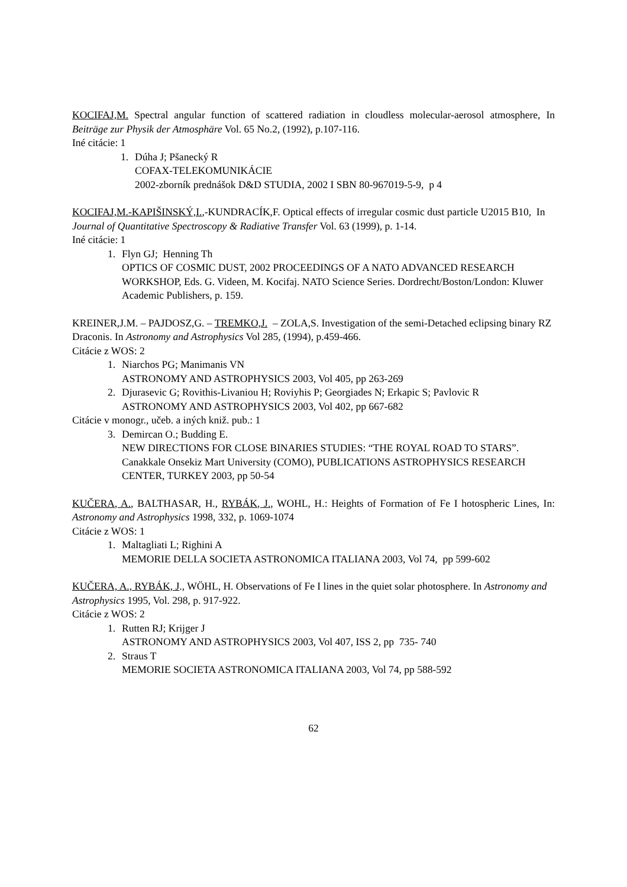KOCIFAJ,M. Spectral angular function of scattered radiation in cloudless molecular-aerosol atmosphere, In Beiträge zur Physik der Atmosphäre Vol. 65 No.2, (1992), p.107-116.
Iné citácie: 1
1. Dúha J; Pšanecký R
COFAX-TELEKOMUNIKÁCIE
2002-zborník prednášok D&D STUDIA, 2002 I SBN 80-967019-5-9, p 4
KOCIFAJ,M.-KAPIŠINSKÝ,I.,-KUNDRACÍK,F. Optical effects of irregular cosmic dust particle U2015 B10, In Journal of Quantitative Spectroscopy & Radiative Transfer Vol. 63 (1999), p. 1-14.
Iné citácie: 1
1. Flyn GJ; Henning Th
OPTICS OF COSMIC DUST, 2002 PROCEEDINGS OF A NATO ADVANCED RESEARCH WORKSHOP, Eds. G. Videen, M. Kocifaj. NATO Science Series. Dordrecht/Boston/London: Kluwer Academic Publishers, p. 159.
KREINER,J.M. – PAJDOSZ,G. – TREMKO,J. – ZOLA,S. Investigation of the semi-Detached eclipsing binary RZ Draconis. In Astronomy and Astrophysics Vol 285, (1994), p.459-466.
Citácie z WOS: 2
1. Niarchos PG; Manimanis VN
ASTRONOMY AND ASTROPHYSICS 2003, Vol 405, pp 263-269
2. Djurasevic G; Rovithis-Livaniou H; Roviyhis P; Georgiades N; Erkapic S; Pavlovic R
ASTRONOMY AND ASTROPHYSICS 2003, Vol 402, pp 667-682
Citácie v monogr., učeb. a iných kniž. pub.: 1
3. Demircan O.; Budding E.
NEW DIRECTIONS FOR CLOSE BINARIES STUDIES: “THE ROYAL ROAD TO STARS”. Canakkale Onsekiz Mart University (COMO), PUBLICATIONS ASTROPHYSICS RESEARCH CENTER, TURKEY 2003, pp 50-54
KUČERA, A., BALTHASAR, H., RYBÁK, J., WOHL, H.: Heights of Formation of Fe I hotospheric Lines, In: Astronomy and Astrophysics 1998, 332, p. 1069-1074
Citácie z WOS: 1
1. Maltagliati L; Righini A
MEMORIE DELLA SOCIETA ASTRONOMICA ITALIANA 2003, Vol 74, pp 599-602
KUČERA, A., RYBÁK, J., WÖHL, H. Observations of Fe I lines in the quiet solar photosphere. In Astronomy and Astrophysics 1995, Vol. 298, p. 917-922.
Citácie z WOS: 2
1. Rutten RJ; Krijger J
ASTRONOMY AND ASTROPHYSICS 2003, Vol 407, ISS 2, pp 735- 740
2. Straus T
MEMORIE SOCIETA ASTRONOMICA ITALIANA 2003, Vol 74, pp 588-592
62